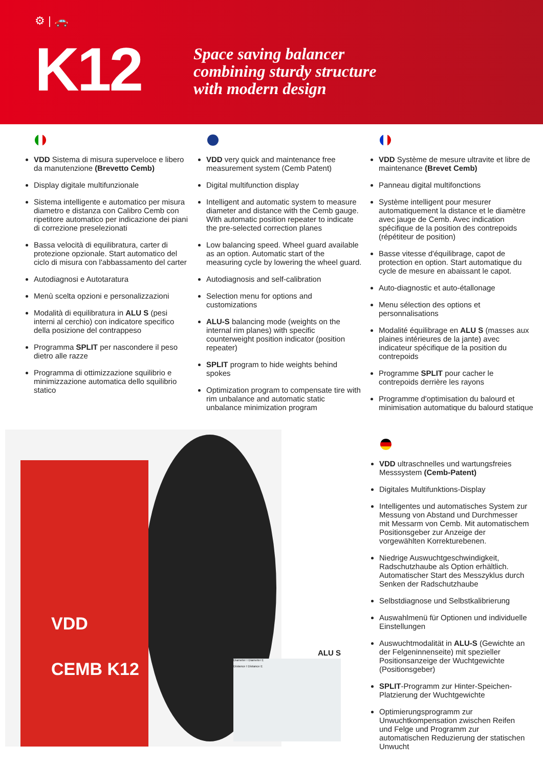⚙ | 🚗
K12
Space saving balancer
combining sturdy structure
with modern design
VDD Sistema di misura superveloce e libero da manutenzione (Brevetto Cemb)
Display digitale multifunzionale
Sistema intelligente e automatico per misura diametro e distanza con Calibro Cemb con ripetitore automatico per indicazione dei piani di correzione preselezionati
Bassa velocità di equilibratura, carter di protezione opzionale. Start automatico del ciclo di misura con l'abbassamento del carter
Autodiagnosi e Autotaratura
Menù scelta opzioni e personalizzazioni
Modalità di equilibratura in ALU S (pesi interni al cerchio) con indicatore specifico della posizione del contrappeso
Programma SPLIT per nascondere il peso dietro alle razze
Programma di ottimizzazione squilibrio e minimizzazione automatica dello squilibrio statico
VDD very quick and maintenance free measurement system (Cemb Patent)
Digital multifunction display
Intelligent and automatic system to measure diameter and distance with the Cemb gauge. With automatic position repeater to indicate the pre-selected correction planes
Low balancing speed. Wheel guard available as an option. Automatic start of the measuring cycle by lowering the wheel guard.
Autodiagnosis and self-calibration
Selection menu for options and customizations
ALU-S balancing mode (weights on the internal rim planes) with specific counterweight position indicator (position repeater)
SPLIT program to hide weights behind spokes
Optimization program to compensate tire with rim unbalance and automatic static unbalance minimization program
VDD Système de mesure ultravite et libre de maintenance (Brevet Cemb)
Panneau digital multifonctions
Système intelligent pour mesurer automatiquement la distance et le diamètre avec jauge de Cemb. Avec indication spécifique de la position des contrepoids (répétiteur de position)
Basse vitesse d'équilibrage, capot de protection en option. Start automatique du cycle de mesure en abaissant le capot.
Auto-diagnostic et auto-étallonage
Menu sélection des options et personnalisations
Modalité équilibrage en ALU S (masses aux plaines intérieures de la jante) avec indicateur spécifique de la position du contrepoids
Programme SPLIT pour cacher le contrepoids derrière les rayons
Programme d'optimisation du balourd et minimisation automatique du balourd statique
VDD
CEMB K12
ALU S
Diameter I Diameter E
Distance I Distance E
VDD ultraschnelles und wartungsfreies Messsystem (Cemb-Patent)
Digitales Multifunktions-Display
Intelligentes und automatisches System zur Messung von Abstand und Durchmesser mit Messarm von Cemb. Mit automatischem Positionsgeber zur Anzeige der vorgewählten Korrekturebenen.
Niedrige Auswuchtgeschwindigkeit, Radschutzhaube als Option erhältlich. Automatischer Start des Messzyklus durch Senken der Radschutzhaube
Selbstdiagnose und Selbstkalibrierung
Auswahlmenü für Optionen und individuelle Einstellungen
Auswuchtmodalität in ALU-S (Gewichte an der Felgeninnenseite) mit spezieller Positionsanzeige der Wuchtgewichte (Positionsgeber)
SPLIT-Programm zur Hinter-Speichen-Platzierung der Wuchtgewichte
Optimierungsprogramm zur Unwuchtkompensation zwischen Reifen und Felge und Programm zur automatischen Reduzierung der statischen Unwucht